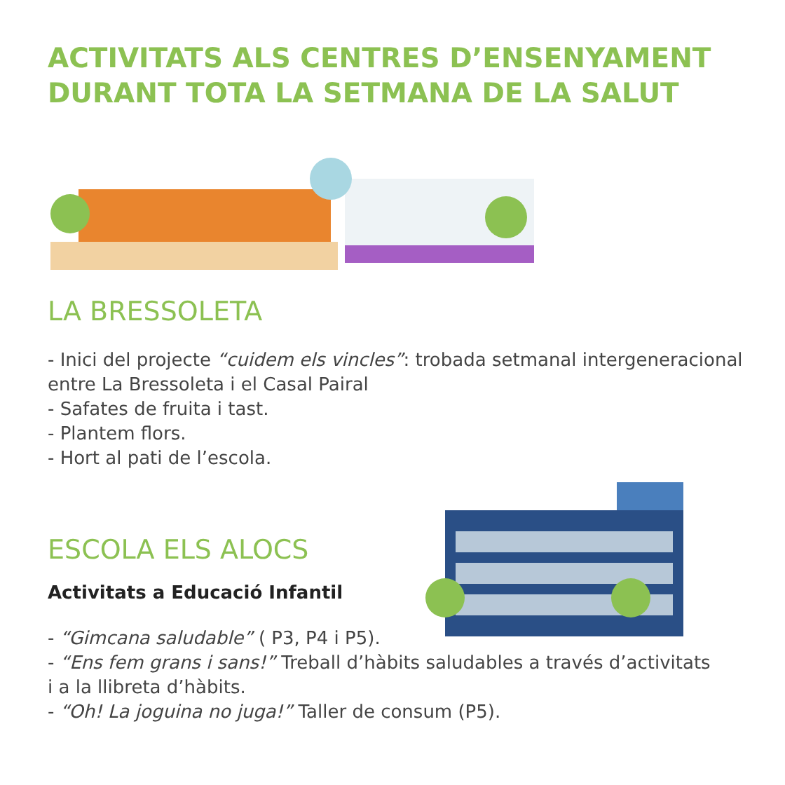ACTIVITATS ALS CENTRES D’ENSENYAMENT
DURANT TOTA LA SETMANA DE LA SALUT
LA BRESSOLETA
- Inici del projecte “cuidem els vincles”: trobada setmanal intergeneracional
entre La Bressoleta i el Casal Pairal
- Safates de fruita i tast.
- Plantem flors.
- Hort al pati de l’escola.
ESCOLA ELS ALOCS
Activitats a Educació Infantil
- “Gimcana saludable” ( P3, P4 i P5).
- “Ens fem grans i sans!” Treball d’hàbits saludables a través d’activitats
i a la llibreta d’hàbits.
- “Oh! La joguina no juga!” Taller de consum (P5).